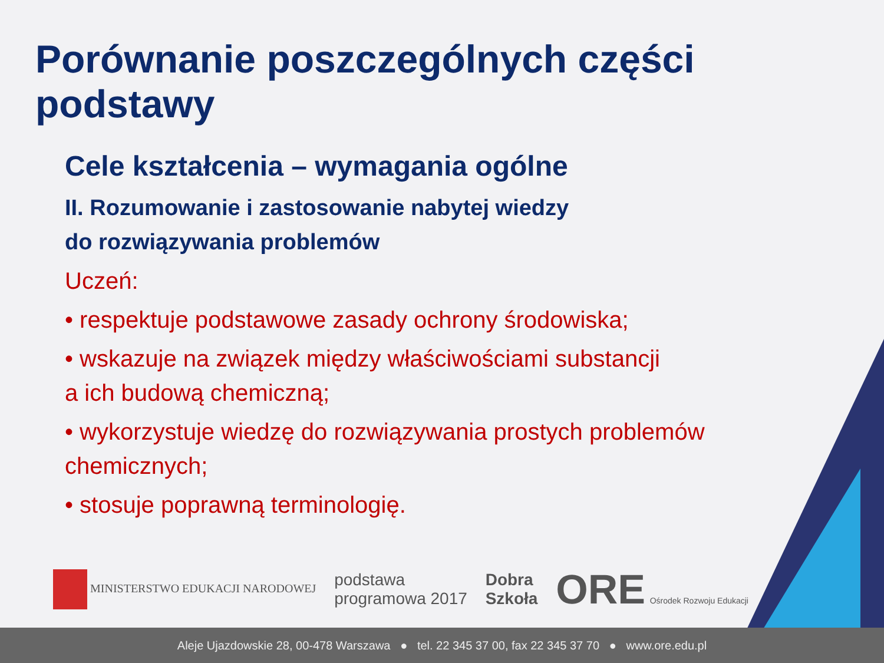Porównanie poszczególnych części podstawy
Cele kształcenia – wymagania ogólne
II. Rozumowanie i zastosowanie nabytej wiedzy
do rozwiązywania problemów
Uczeń:
• respektuje podstawowe zasady ochrony środowiska;
• wskazuje na związek między właściwościami substancji
a ich budową chemiczną;
• wykorzystuje wiedzę do rozwiązywania prostych problemów
chemicznych;
• stosuje poprawną terminologię.
MINISTERSTWO EDUKACJI NARODOWEJ
podstawa
programowa 2017
Dobra
Szkoła
ORE Ośrodek Rozwoju Edukacji
Aleje Ujazdowskie 28, 00-478 Warszawa ● tel. 22 345 37 00, fax 22 345 37 70 ● www.ore.edu.pl